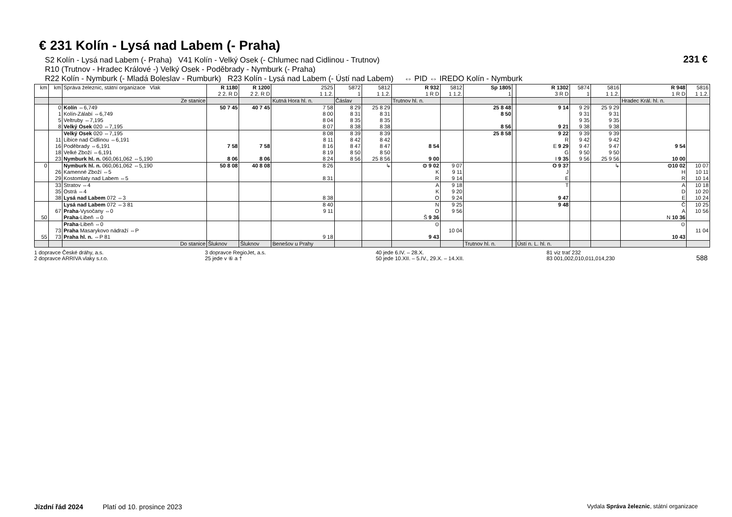231 €
588
€ 231 Kolín - Lysá nad Labem (- Praha)
S2 Kolín - Lysá nad Labem (- Praha) V41 Kolín - Velký Osek (- Chlumec nad Cidlinou - Trutnov)
R10 (Trutnov - Hradec Králové -) Velký Osek - Poděbrady - Nymburk (- Praha)
R22 Kolín - Nymburk (- Mladá Boleslav - Rumburk) R23 Kolín - Lysá nad Labem (- Ústí nad Labem) ⇔ PID ⇔ IREDO Kolín - Nymburk
| km | km | Správa železnic, státní organizace Vlak | R 1180 2 2. R D | R 1200 2 2. R D | 2525 1 1.2. | 5872 1 | 5812 1 1.2. | R 932 1 R D | 5812 1 1.2. | Sp 1805 1 | | R 1302 3 R D | 5874 1 | 5816 1 1.2. | R 948 1 R D | 5816 1 1.2. |
| --- | --- | --- | --- | --- | --- | --- | --- | --- | --- | --- | --- | --- | --- | --- | --- | --- |
| | | Ze stanice | | | Kutná Hora hl. n. | Čáslav | | Trutnov hl. n. | | | | | | | Hradec Král. hl. n. | |
| | 0 1 5 8 | Kolín ⇔6,749 Kolín-Zálabí ⇔6,749 Veltruby ⇔7,195 Velký Osek 020 ⇔7,195 | 50 7 45 | 40 7 45 | 7 58 8 00 8 04 8 07 | 8 29 8 31 8 35 8 38 | 25 8 29 8 31 8 35 8 38 | | | 25 8 48 8 50 8 56 | | 9 14 9 21 | 9 29 9 31 9 35 9 38 | 25 9 29 9 31 9 35 9 38 | | |
| | 11 16 18 23 | Velký Osek 020 ⇔7,195 Libice nad Cidlinou ⇔6,191 Poděbrady ⇔6,191 Velké Zboží ⇔6,191 Nymburk hl. n. 060,061,062 ⇔5,190 | 7 58 8 06 | 7 58 8 06 | 8 08 8 11 8 16 8 19 8 24 | 8 39 8 42 8 47 8 50 8 56 | 8 39 8 42 8 47 8 50 25 8 56 | 8 54 9 00 | | 25 8 58 | | 9 22 R E 9 29 G I 9 35 | 9 39 9 42 9 47 9 50 9 56 | 9 39 9 42 9 47 9 50 25 9 56 | 9 54 10 00 | |
| 0 | 26 29 | Nymburk hl. n. 060,061,062 ⇔5,190 Kamenné Zboží ⇔5 Kostomlaty nad Labem ⇔5 | 50 8 08 | 40 8 08 | 8 26 8 31 | | ↳ | ⊙ 9 02 K R | 9 07 9 11 9 14 | | | O 9 37 J E | | ↳ | ⊙10 02 H R | 10 07 10 11 10 14 |
| | 33 35 38 | Stratov ⇔4 Ostrá ⇔4 Lysá nad Labem 072 ⇔3 | | | 8 38 | | | A K O | 9 18 9 20 9 24 | | | T 9 47 | | | A D E | 10 18 10 20 10 24 |
| 50 | 67 | Lysá nad Labem 072 ⇔3 81 Praha -Vysočany ⇔0 Praha -Libeň ⇔0 | | | 8 40 9 11 | | | N O Š 9 36 | 9 25 9 56 | | | 9 48 | | | Č A N 10 36 | 10 25 10 56 |
| 55 | 73 73 | Praha -Libeň ⇔0 Praha Masarykovo nádraží ⇔P Praha hl. n. ⇔P 81 | | | 9 18 | | | ⊙ 9 43 | 10 04 | | | | | | ⊙ 10 43 | 11 04 |
| | | Do stanice | Šluknov | Šluknov | Benešov u Prahy | | | | | Trutnov hl. n. | | Ústí n. L. hl. n. | | | | |
1 dopravce České dráhy, a.s.
2 dopravce ARRIVA vlaky s.r.o.
3 dopravce RegioJet, a.s.
25 jede v ⑥ a †
40 jede 6.IV. – 28.X.
50 jede 10.XII. – 5.IV., 29.X. – 14.XII.
81 viz trať 232
83 001,002,010,011,014,230
Jízdní řád 2024 Platí od 10. prosince 2023 Vydala Správa železnic, státní organizace